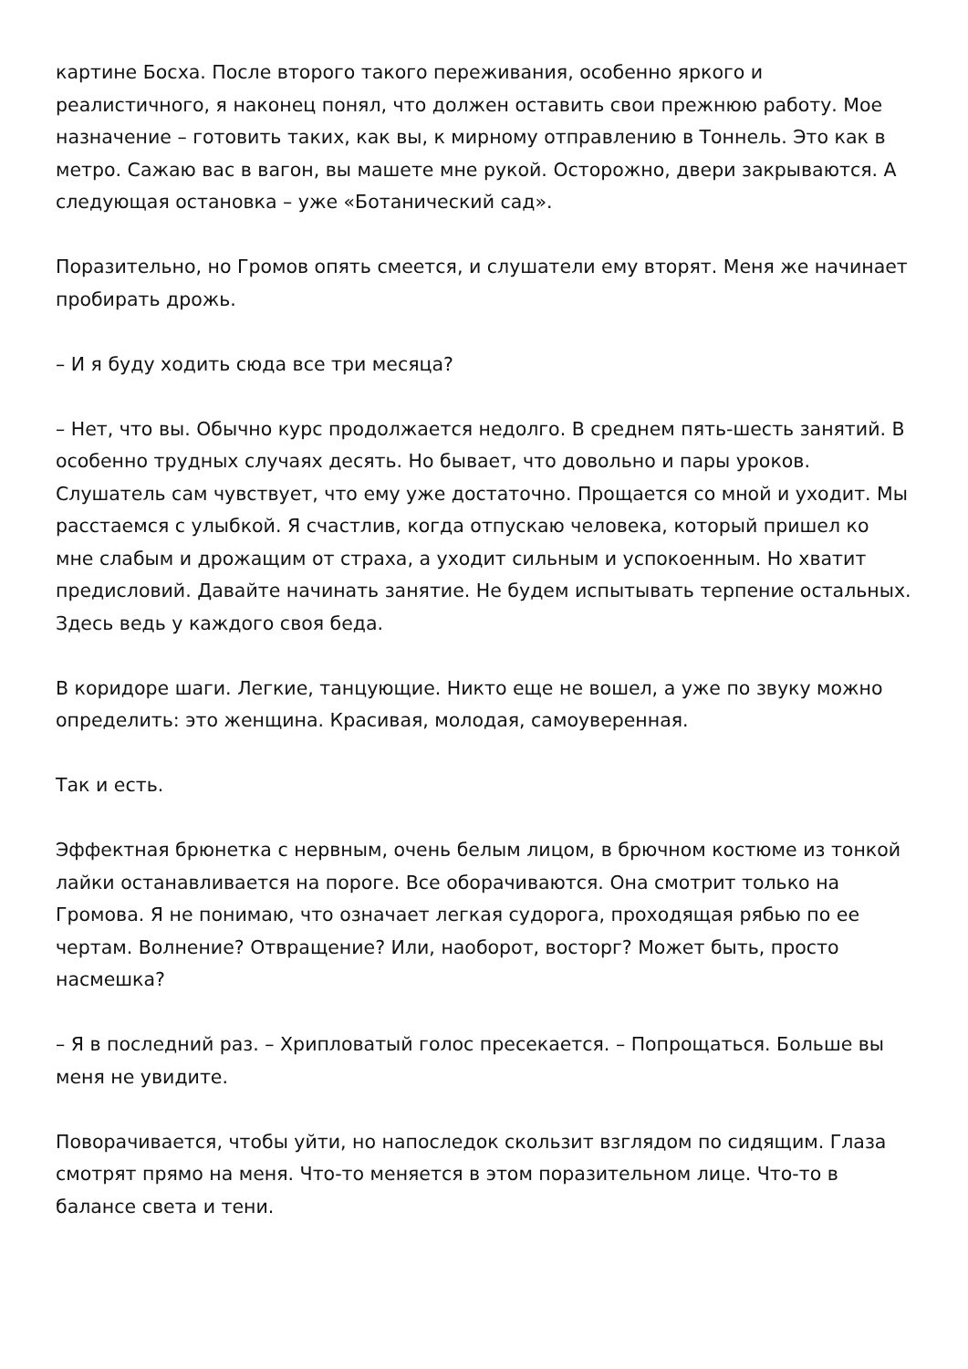картине Босха. После второго такого переживания, особенно яркого и реалистичного, я наконец понял, что должен оставить свои прежнюю работу. Мое назначение – готовить таких, как вы, к мирному отправлению в Тоннель. Это как в метро. Сажаю вас в вагон, вы машете мне рукой. Осторожно, двери закрываются. А следующая остановка – уже «Ботанический сад».
Поразительно, но Громов опять смеется, и слушатели ему вторят. Меня же начинает пробирать дрожь.
– И я буду ходить сюда все три месяца?
– Нет, что вы. Обычно курс продолжается недолго. В среднем пять-шесть занятий. В особенно трудных случаях десять. Но бывает, что довольно и пары уроков. Слушатель сам чувствует, что ему уже достаточно. Прощается со мной и уходит. Мы расстаемся с улыбкой. Я счастлив, когда отпускаю человека, который пришел ко мне слабым и дрожащим от страха, а уходит сильным и успокоенным. Но хватит предисловий. Давайте начинать занятие. Не будем испытывать терпение остальных. Здесь ведь у каждого своя беда.
В коридоре шаги. Легкие, танцующие. Никто еще не вошел, а уже по звуку можно определить: это женщина. Красивая, молодая, самоуверенная.
Так и есть.
Эффектная брюнетка с нервным, очень белым лицом, в брючном костюме из тонкой лайки останавливается на пороге. Все оборачиваются. Она смотрит только на Громова. Я не понимаю, что означает легкая судорога, проходящая рябью по ее чертам. Волнение? Отвращение? Или, наоборот, восторг? Может быть, просто насмешка?
– Я в последний раз. – Хрипловатый голос пресекается. – Попрощаться. Больше вы меня не увидите.
Поворачивается, чтобы уйти, но напоследок скользит взглядом по сидящим. Глаза смотрят прямо на меня. Что-то меняется в этом поразительном лице. Что-то в балансе света и тени.